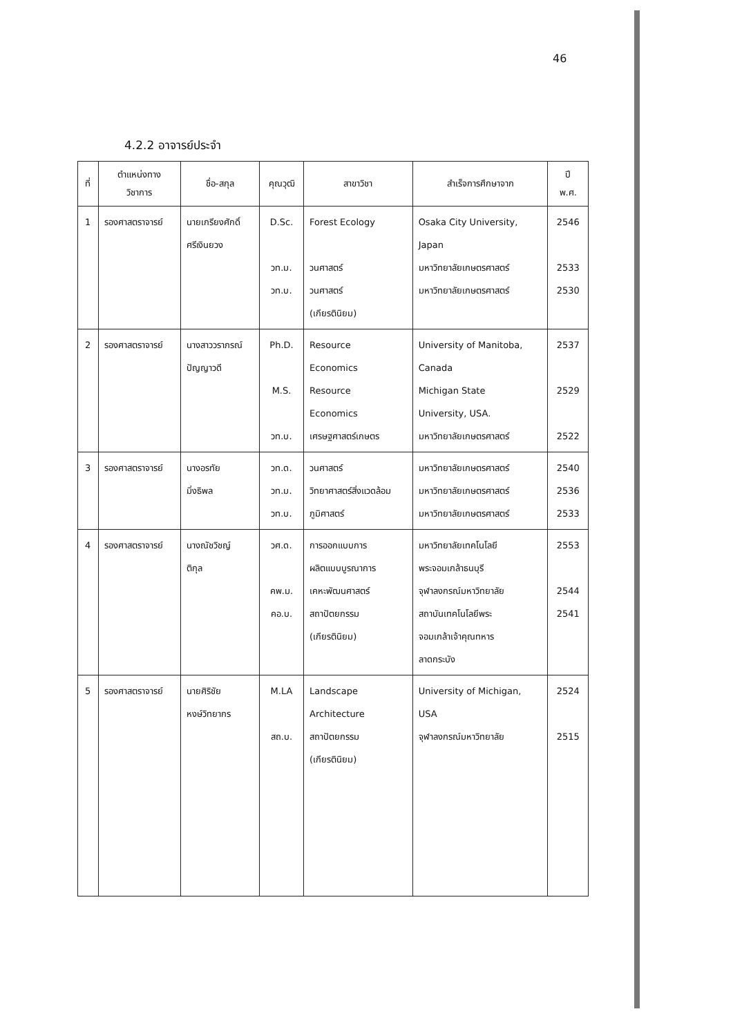46
4.2.2 อาจารย์ประจำ
| ที่ | ตำแหน่งทาง วิชาการ | ชื่อ-สกุล | คุณวุฒิ | สาขาวิชา | สำเร็จการศึกษาจาก | ปี พ.ศ. |
| --- | --- | --- | --- | --- | --- | --- |
| 1 | รองศาสตราจารย์ | นายเกรียงศักดิ์ ศรีเงินยวง | D.Sc. วท.ม. วท.บ. | Forest Ecology วนศาสตร์ วนศาสตร์ (เกียรตินิยม) | Osaka City University, Japan มหาวิทยาลัยเกษตรศาสตร์ มหาวิทยาลัยเกษตรศาสตร์ | 2546 2533 2530 |
| 2 | รองศาสตราจารย์ | นางสาววราภรณ์ ปัญญาวดี | Ph.D. M.S. วท.บ. | Resource Economics Resource Economics เศรษฐศาสตร์เกษตร | University of Manitoba, Canada Michigan State University, USA. มหาวิทยาลัยเกษตรศาสตร์ | 2537 2529 2522 |
| 3 | รองศาสตราจารย์ | นางอรทัย มิ่งธิพล | วท.ด. วท.ม. วท.บ. | วนศาสตร์ วิทยาศาสตร์สิ่งแวดล้อม ภูมิศาสตร์ | มหาวิทยาลัยเกษตรศาสตร์ มหาวิทยาลัยเกษตรศาสตร์ มหาวิทยาลัยเกษตรศาสตร์ | 2540 2536 2533 |
| 4 | รองศาสตราจารย์ | นางณัชวิชญ์ ติกุล | วศ.ด. คพ.ม. คอ.บ. | การออกแบบการ ผลิตแบบบูรณาการ เคหะพัฒนศาสตร์ สถาปัตยกรรม (เกียรตินิยม) | มหาวิทยาลัยเทคโนโลยี พระจอมเกล้าธนบุรี จุฬาลงกรณ์มหาวิทยาลัย สถาบันเทคโนโลยีพระ จอมเกล้าเจ้าคุณทหาร ลาดกระบัง | 2553 2544 2541 |
| 5 | รองศาสตราจารย์ | นายศิริชัย หงษ์วิทยากร | M.LA สถ.บ. | Landscape Architecture สถาปัตยกรรม (เกียรตินิยม) | University of Michigan, USA จุฬาลงกรณ์มหาวิทยาลัย | 2524 2515 |